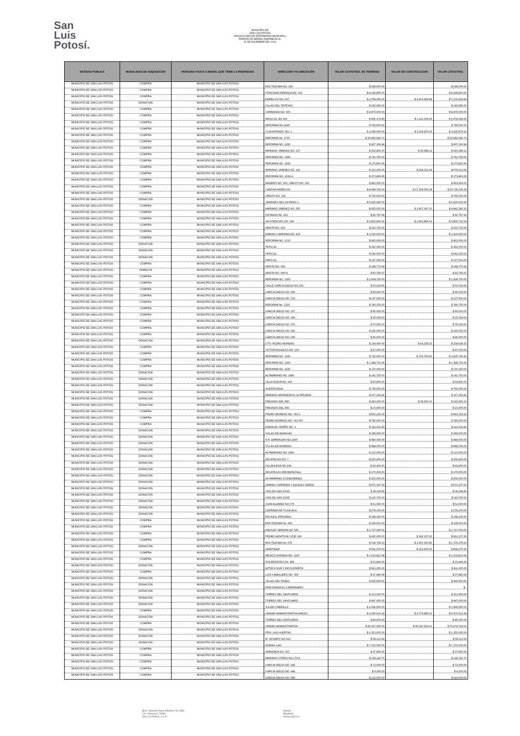San
Luis
Potosí.
MUNICIPIO DE
SAN LUIS POTOSI
OFICIALIA MAYOR (PATRIMONIO MUNICIPAL)
PADRON DE BIENES INMUEBLES AL
31 DE DICIEMBRE DEL 2016
| ENTIDAD PUBLICA | MODALIDAD DE ADQUISICION | PERSONA FISICA O MORAL QUE TIENE LA PROPIEDAD | DIRECCION Y/O UBICACIÓN | VALOR CATASTRAL DE TERRENO | VALOR DE CONSTRUCCION | VALOR CATASTRAL |
| --- | --- | --- | --- | --- | --- | --- |
| MUNICIPIO DE SAN LUIS POTOSI | COMPRA | MUNICIPIO DE SAN LUIS POTOSI | MOCTEZUMA NO. 330 | $ 549,000.00 | | $ 549,000.00 |
| MUNICIPIO DE SAN LUIS POTOSI | COMPRA | MUNICIPIO DE SAN LUIS POTOSI | PONCIANO ARRIAGA NO. 223 | $ 8,146,800.00 | | $ 8,146,800.00 |
| MUNICIPIO DE SAN LUIS POTOSI | COMPRA | MUNICIPIO DE SAN LUIS POTOSI | MORELOS NO. 637 | $ 2,768,000.00 | $ 4,363,926.84 | $ 7,131,926.84 |
| MUNICIPIO DE SAN LUIS POTOSI | DONACION | MUNICIPIO DE SAN LUIS POTOSI | VILLAS DEL TEPEYAC | $ 142,080.00 | | $ 142,080.00 |
| MUNICIPIO DE SAN LUIS POTOSI | COMPRA | MUNICIPIO DE SAN LUIS POTOSI | CARRANZA NO. 605 | $ 8,475,000.00 | | $ 8,475,000.00 |
| MUNICIPIO DE SAN LUIS POTOSI | COMPRA | MUNICIPIO DE SAN LUIS POTOSI | MAGO EL NO.100 | $ 965,173.90 | $ 2,113,254.36 | $ 3,078,428.26 |
| MUNICIPIO DE SAN LUIS POTOSI | COMPRA | MUNICIPIO DE SAN LUIS POTOSI | REFORMA NO.1620 | $ 740,000.00 | | $ 740,000.00 |
| MUNICIPIO DE SAN LUIS POTOSI | COMPRA | MUNICIPIO DE SAN LUIS POTOSI | CUAUHTEMOC NO. 1 | $ 1,089,000.00 | $ 2,336,879.16 | $ 3,425,879.16 |
| MUNICIPIO DE SAN LUIS POTOSI | COMPRA | MUNICIPIO DE SAN LUIS POTOSI | REFORMA No. 1716 | $ 20,842,646.73 | | $ 20,842,646.73 |
| MUNICIPIO DE SAN LUIS POTOSI | COMPRA | MUNICIPIO DE SAN LUIS POTOSI | REFORMA NO. 1630 | $ 407,360.84 | | $ 407,360.84 |
| MUNICIPIO DE SAN LUIS POTOSI | COMPRA | MUNICIPIO DE SAN LUIS POTOSI | MARIANO JIMENEZ NO. 127 | $ 562,800.00 | $ 60,598.13 | $ 623,398.13 |
| MUNICIPIO DE SAN LUIS POTOSI | COMPRA | MUNICIPIO DE SAN LUIS POTOSI | REFORMA NO. 1640 | $ 741,750.00 | | $ 741,750.00 |
| MUNICIPIO DE SAN LUIS POTOSI | COMPRA | MUNICIPIO DE SAN LUIS POTOSI | REFORMA NO. 1634 | $ 173,863.66 | | $ 173,863.66 |
| MUNICIPIO DE SAN LUIS POTOSI | COMPRA | MUNICIPIO DE SAN LUIS POTOSI | MARIANO JIMENEZ NO. 115 | $ 151,200.00 | $ 528,313.59 | $ 679,513.59 |
| MUNICIPIO DE SAN LUIS POTOSI | COMPRA | MUNICIPIO DE SAN LUIS POTOSI | REFORMA NO. 1634-A | $ 173,863.66 | | $ 173,863.66 |
| MUNICIPIO DE SAN LUIS POTOSI | COMPRA | MUNICIPIO DE SAN LUIS POTOSI | MADERO NO. 600, URESTI NO. 325 | $ 463,500.00 | | $ 463,500.00 |
| MUNICIPIO DE SAN LUIS POTOSI | COMPRA | MUNICIPIO DE SAN LUIS POTOSI | CANCHA MORELOS | $ 8,468,750.00 | $ 17,259,559.38 | $ 25,728,309.38 |
| MUNICIPIO DE SAN LUIS POTOSI | COMPRA | MUNICIPIO DE SAN LUIS POTOSI | URESTI NO. 315 | $ 700,000.00 | | $ 700,000.00 |
| MUNICIPIO DE SAN LUIS POTOSI | DONACION | MUNICIPIO DE SAN LUIS POTOSI | JARDINES DEL ESTADIO 2 | $ 5,620,625.00 | | $ 5,620,625.00 |
| MUNICIPIO DE SAN LUIS POTOSI | COMPRA | MUNICIPIO DE SAN LUIS POTOSI | MARIANO JIMENEZ NO. 597 | $ 935,025.00 | $ 3,907,367.10 | $ 4,842,392.10 |
| MUNICIPIO DE SAN LUIS POTOSI | COMPRA | MUNICIPIO DE SAN LUIS POTOSI | ONTA¥ON No. 915 | $ 92,797.94 | | $ 92,797.94 |
| MUNICIPIO DE SAN LUIS POTOSI | COMPRA | MUNICIPIO DE SAN LUIS POTOSI | XICOTENCATL NO. 360 | $ 2,902,856.02 | $ 2,902,856.02 | $ 5,805,712.04 |
| MUNICIPIO DE SAN LUIS POTOSI | COMPRA | MUNICIPIO DE SAN LUIS POTOSI | ARISTA NO. 610 | $ 223,725.00 | | $ 223,725.00 |
| MUNICIPIO DE SAN LUIS POTOSI | COMPRA | MUNICIPIO DE SAN LUIS POTOSI | DAMIAN CARMONA NO. 815 | $ 1,020,625.00 | | $ 1,020,625.00 |
| MUNICIPIO DE SAN LUIS POTOSI | COMPRA | MUNICIPIO DE SAN LUIS POTOSI | REFORMA NO. 1210 | $ 963,000.00 | | $ 963,000.00 |
| MUNICIPIO DE SAN LUIS POTOSI | DONACION | MUNICIPIO DE SAN LUIS POTOSI | PATIO EL | $ 362,500.00 | | $ 362,500.00 |
| MUNICIPIO DE SAN LUIS POTOSI | DONACION | MUNICIPIO DE SAN LUIS POTOSI | PATIO EL | $ 562,500.00 | | $ 562,500.00 |
| MUNICIPIO DE SAN LUIS POTOSI | DONACION | MUNICIPIO DE SAN LUIS POTOSI | PATIO EL | $ 127,000.00 | | $ 127,000.00 |
| MUNICIPIO DE SAN LUIS POTOSI | COMPRA | MUNICIPIO DE SAN LUIS POTOSI | ARISTA NO. 600 | $ 198,772.68 | | $ 198,772.68 |
| MUNICIPIO DE SAN LUIS POTOSI | PERMUTA | MUNICIPIO DE SAN LUIS POTOSI | ARISTA NO. 600-A | $ 83,795.67 | | $ 83,795.67 |
| MUNICIPIO DE SAN LUIS POTOSI | COMPRA | MUNICIPIO DE SAN LUIS POTOSI | REFORMA NO. 1300 | $ 2,928,750.00 | | $ 2,928,750.00 |
| MUNICIPIO DE SAN LUIS POTOSI | COMPRA | MUNICIPIO DE SAN LUIS POTOSI | CALLE GARCIA DIEGO NO.155 | $ 53,234.66 | | $ 53,234.66 |
| MUNICIPIO DE SAN LUIS POTOSI | COMPRA | MUNICIPIO DE SAN LUIS POTOSI | GARCIA DIEGO NO. 260 | $ 40,000.00 | | $ 40,000.00 |
| MUNICIPIO DE SAN LUIS POTOSI | COMPRA | MUNICIPIO DE SAN LUIS POTOSI | GARCIA DIEGO NO. 233 | $ 127,500.00 | | $ 127,500.00 |
| MUNICIPIO DE SAN LUIS POTOSI | COMPRA | MUNICIPIO DE SAN LUIS POTOSI | REFORMA No. 1310 | $ 780,750.00 | | $ 780,750.00 |
| MUNICIPIO DE SAN LUIS POTOSI | COMPRA | MUNICIPIO DE SAN LUIS POTOSI | GARCIA DIEGO NO. 157 | $ 90,000.00 | | $ 90,000.00 |
| MUNICIPIO DE SAN LUIS POTOSI | COMPRA | MUNICIPIO DE SAN LUIS POTOSI | GARCIA DIEGO NO. 240 | $ 25,354.63 | | $ 25,354.63 |
| MUNICIPIO DE SAN LUIS POTOSI | COMPRA | MUNICIPIO DE SAN LUIS POTOSI | GARCIA DIEGO NO. 275 | $ 70,000.00 | | $ 70,000.00 |
| MUNICIPIO DE SAN LUIS POTOSI | COMPRA | MUNICIPIO DE SAN LUIS POTOSI | GARCIA DIEGO NO. 265 | $ 162,500.00 | | $ 162,500.00 |
| MUNICIPIO DE SAN LUIS POTOSI | COMPRA | MUNICIPIO DE SAN LUIS POTOSI | GARCIA DIEGO NO. 195 | $ 85,000.00 | | $ 85,000.00 |
| MUNICIPIO DE SAN LUIS POTOSI | DONACION | MUNICIPIO DE SAN LUIS POTOSI | CTO. PEDRO MORENO | $ 134,400.00 | $ 24,239.25 | $ 158,639.25 |
| MUNICIPIO DE SAN LUIS POTOSI | COMPRA | MUNICIPIO DE SAN LUIS POTOSI | VICTOR ROSALES NO. 230 | $ 47,000.00 | | $ 47,000.00 |
| MUNICIPIO DE SAN LUIS POTOSI | COMPRA | MUNICIPIO DE SAN LUIS POTOSI | REFORMA NO. 1160 | $ 732,000.00 | $ 703,760.40 | $ 1,435,760.40 |
| MUNICIPIO DE SAN LUIS POTOSI | COMPRA | MUNICIPIO DE SAN LUIS POTOSI | REFORMA NO. 1200 | $ 1,389,731.66 | | $ 1,389,731.66 |
| MUNICIPIO DE SAN LUIS POTOSI | COMPRA | MUNICIPIO DE SAN LUIS POTOSI | REFORMA NO. 1020 | $ 175,260.00 | | $ 175,260.00 |
| MUNICIPIO DE SAN LUIS POTOSI | DONACION | MUNICIPIO DE SAN LUIS POTOSI | ALTAMIRANO NO. 1680 | $ 141,750.00 | | $ 141,750.00 |
| MUNICIPIO DE SAN LUIS POTOSI | DONACION | MUNICIPIO DE SAN LUIS POTOSI | VILLA NUEVA No. 106 | $ 60,800.00 | | $ 60,800.00 |
| MUNICIPIO DE SAN LUIS POTOSI | DONACION | MUNICIPIO DE SAN LUIS POTOSI | HUERTA REAL | $ 756,000.00 | | $ 756,000.00 |
| MUNICIPIO DE SAN LUIS POTOSI | DONACION | MUNICIPIO DE SAN LUIS POTOSI | MARIANO MATAMOROS 3a PRIVADA | $ 317,262.82 | | $ 317,262.82 |
| MUNICIPIO DE SAN LUIS POTOSI | DONACION | MUNICIPIO DE SAN LUIS POTOSI | FRESNOS DEL RIO | $ 283,200.00 | $ 39,293.10 | $ 322,493.10 |
| MUNICIPIO DE SAN LUIS POTOSI | DONACION | MUNICIPIO DE SAN LUIS POTOSI | FRESNOS DEL RIO | $ 15,600.00 | | $ 15,600.00 |
| MUNICIPIO DE SAN LUIS POTOSI | COMPRA | MUNICIPIO DE SAN LUIS POTOSI | PEDRO MORENO NO. 743 C | $ 853,229.16 | | $ 853,229.16 |
| MUNICIPIO DE SAN LUIS POTOSI | COMPRA | MUNICIPIO DE SAN LUIS POTOSI | PEDRO MORENO NO. 743 INT. | $ 780,000.00 | | $ 780,000.00 |
| MUNICIPIO DE SAN LUIS POTOSI | COMPRA | MUNICIPIO DE SAN LUIS POTOSI | ANAHUAC NORTE NO. 3 | $ 141,611.80 | | $ 141,611.80 |
| MUNICIPIO DE SAN LUIS POTOSI | DONACION | MUNICIPIO DE SAN LUIS POTOSI | VILLAS DE ANAHUAC | $ 369,000.00 | | $ 369,000.00 |
| MUNICIPIO DE SAN LUIS POTOSI | DONACION | MUNICIPIO DE SAN LUIS POTOSI | N.R. BARRAGAN NO.1830 | $ 484,500.00 | | $ 484,500.00 |
| MUNICIPIO DE SAN LUIS POTOSI | DONACION | MUNICIPIO DE SAN LUIS POTOSI | VILLAS DE MORENO | $ 898,000.00 | | $ 898,000.00 |
| MUNICIPIO DE SAN LUIS POTOSI | DONACION | MUNICIPIO DE SAN LUIS POTOSI | ALTAMIRANO NO. 1660 | $ 123,000.00 | | $ 123,000.00 |
| MUNICIPIO DE SAN LUIS POTOSI | DONACION | MUNICIPIO DE SAN LUIS POTOSI | ZACATECAS NO. 7 | $ 250,400.00 | | $ 250,400.00 |
| MUNICIPIO DE SAN LUIS POTOSI | DONACION | MUNICIPIO DE SAN LUIS POTOSI | VILLANUEVA NO.138 | $ 42,400.00 | | $ 42,400.00 |
| MUNICIPIO DE SAN LUIS POTOSI | DONACION | MUNICIPIO DE SAN LUIS POTOSI | ZACATECAS (RESIDENCIAL) | $ 170,000.00 | | $ 170,000.00 |
| MUNICIPIO DE SAN LUIS POTOSI | DONACION | MUNICIPIO DE SAN LUIS POTOSI | ALTAMIRANO (CONDOMINIO) | $ 200,000.00 | | $ 200,000.00 |
| MUNICIPIO DE SAN LUIS POTOSI | DONACION | MUNICIPIO DE SAN LUIS POTOSI | DAMIAN CARMONA Y AQUILES SERDA | $ 671,337.50 | | $ 671,337.50 |
| MUNICIPIO DE SAN LUIS POTOSI | DONACION | MUNICIPIO DE SAN LUIS POTOSI | VIAS DE SAN JOSE | $ 38,328.95 | | $ 38,328.95 |
| MUNICIPIO DE SAN LUIS POTOSI | DONACION | MUNICIPIO DE SAN LUIS POTOSI | VIAS DE SAN JOSE | $ 110,700.00 | | $ 110,700.00 |
| MUNICIPIO DE SAN LUIS POTOSI | DONACION | MUNICIPIO DE SAN LUIS POTOSI | JUAN ALVAREZ NO.773 | $ 61,560.00 | | $ 61,560.00 |
| MUNICIPIO DE SAN LUIS POTOSI | DONACION | MUNICIPIO DE SAN LUIS POTOSI | CERRADA DE TLAXCALA | $ 278,100.00 | | $ 278,100.00 |
| MUNICIPIO DE SAN LUIS POTOSI | DONACION | MUNICIPIO DE SAN LUIS POTOSI | RIO AZUL (PRIVADA) | $ 168,300.00 | | $ 168,300.00 |
| MUNICIPIO DE SAN LUIS POTOSI | COMPRA | MUNICIPIO DE SAN LUIS POTOSI | MOCTEZUMA No. 545 | $ 336,001.63 | | $ 336,001.63 |
| MUNICIPIO DE SAN LUIS POTOSI | COMPRA | MUNICIPIO DE SAN LUIS POTOSI | AQUILES SERDAN No. 625 | $ 1,717,200.00 | | $ 1,717,200.00 |
| MUNICIPIO DE SAN LUIS POTOSI | COMPRA | MUNICIPIO DE SAN LUIS POTOSI | PEDRO MONTOYA Y EJE VIA | $ 420,000.00 | $ 392,137.20 | $ 812,137.20 |
| MUNICIPIO DE SAN LUIS POTOSI | COMPRA | MUNICIPIO DE SAN LUIS POTOSI | MOCTEZUMA No. 575 | $ 318,759.13 | $ 1,407,520.80 | $ 1,726,279.93 |
| MUNICIPIO DE SAN LUIS POTOSI | DONACION | MUNICIPIO DE SAN LUIS POTOSI | AVANTRAM | $ 652,575.00 | $ 153,600.30 | $ 806,175.30 |
| MUNICIPIO DE SAN LUIS POTOSI | COMPRA | MUNICIPIO DE SAN LUIS POTOSI | MEXICO AVENIDA NO. 1147 | $ 1,033,813.08 | | $ 1,033,813.08 |
| MUNICIPIO DE SAN LUIS POTOSI | COMPRA | MUNICIPIO DE SAN LUIS POTOSI | INSURGENTES No. 865 | $ 21,844.26 | | $ 21,844.26 |
| MUNICIPIO DE SAN LUIS POTOSI | DONACION | MUNICIPIO DE SAN LUIS POTOSI | AZTECA SUR Y RIO ESPAÑITA | $ 811,200.00 | | $ 811,200.00 |
| MUNICIPIO DE SAN LUIS POTOSI | COMPRA | MUNICIPIO DE SAN LUIS POTOSI | LUIS CABALLERO NO. 300 | $ 27,890.09 | | $ 27,890.09 |
| MUNICIPIO DE SAN LUIS POTOSI | DONACION | MUNICIPIO DE SAN LUIS POTOSI | VILLAS DEL PASEO | $ 426,600.00 | | $ 426,600.00 |
| MUNICIPIO DE SAN LUIS POTOSI | DONACION | MUNICIPIO DE SAN LUIS POTOSI | RINCONADA EL CAMPANARIO | | | $ - |
| MUNICIPIO DE SAN LUIS POTOSI | DONACION | MUNICIPIO DE SAN LUIS POTOSI | TORRES DEL SANTUARIO | $ 313,250.00 | | $ 313,250.00 |
| MUNICIPIO DE SAN LUIS POTOSI | DONACION | MUNICIPIO DE SAN LUIS POTOSI | TORRES DEL SANTUARIO | $ 447,000.00 | | $ 447,000.00 |
| MUNICIPIO DE SAN LUIS POTOSI | DONACION | MUNICIPIO DE SAN LUIS POTOSI | JULIAN CARRILLO | $ 1,096,650.00 | | $ 1,096,650.00 |
| MUNICIPIO DE SAN LUIS POTOSI | COMPRA | MUNICIPIO DE SAN LUIS POTOSI | UNIDAD ADMINISTRATIVA ANEXO | $ 2,090,633.18 | $ 4,779,980.10 | $ 6,870,613.28 |
| MUNICIPIO DE SAN LUIS POTOSI | DONACION | MUNICIPIO DE SAN LUIS POTOSI | TORRES DEL SANTUARIO | $ 86,000.00 | | $ 86,000.00 |
| MUNICIPIO DE SAN LUIS POTOSI | COMPRA | MUNICIPIO DE SAN LUIS POTOSI | UNIDAD ADMINISTRATIVA | $ 25,327,200.00 | $ 45,347,543.01 | $ 70,674,743.01 |
| MUNICIPIO DE SAN LUIS POTOSI | DONACION | MUNICIPIO DE SAN LUIS POTOSI | PRIV. LAS HUERTAS | $ 1,351,000.00 | | $ 1,351,000.00 |
| MUNICIPIO DE SAN LUIS POTOSI | DONACION | MUNICIPIO DE SAN LUIS POTOSI | M. OCAMPO NO.913 | $ 59,113.64 | | $ 59,113.64 |
| MUNICIPIO DE SAN LUIS POTOSI | DONACION | MUNICIPIO DE SAN LUIS POTOSI | NORIAS LAS | $ 7,722,500.00 | | $ 7,722,500.00 |
| MUNICIPIO DE SAN LUIS POTOSI | COMPRA | MUNICIPIO DE SAN LUIS POTOSI | AVANZADA NO. 307 | $ 37,800.00 | | $ 37,800.00 |
| MUNICIPIO DE SAN LUIS POTOSI | COMPRA | MUNICIPIO DE SAN LUIS POTOSI | MARIANO OTERO NO.175 A | $ 128,142.70 | | $ 128,142.70 |
| MUNICIPIO DE SAN LUIS POTOSI | COMPRA | MUNICIPIO DE SAN LUIS POTOSI | GARCIA DIEGO NO. 345 | $ 72,500.00 | | $ 72,500.00 |
| MUNICIPIO DE SAN LUIS POTOSI | COMPRA | MUNICIPIO DE SAN LUIS POTOSI | GARCIA DIEGO NO. 444 | $ 4,200.00 | | $ 4,200.00 |
| MUNICIPIO DE SAN LUIS POTOSI | COMPRA | MUNICIPIO DE SAN LUIS POTOSI | GARCIA DIEGO NO. 490 | $ 112,000.00 | | $ 112,000.00 |
Blvd. Salvador Nava Martinez No.1580,
Col. Santuario, 78380.
San Luis Potosí, S.L.P.
Aytoslp
@aytoslp
sanluis.gob.mx